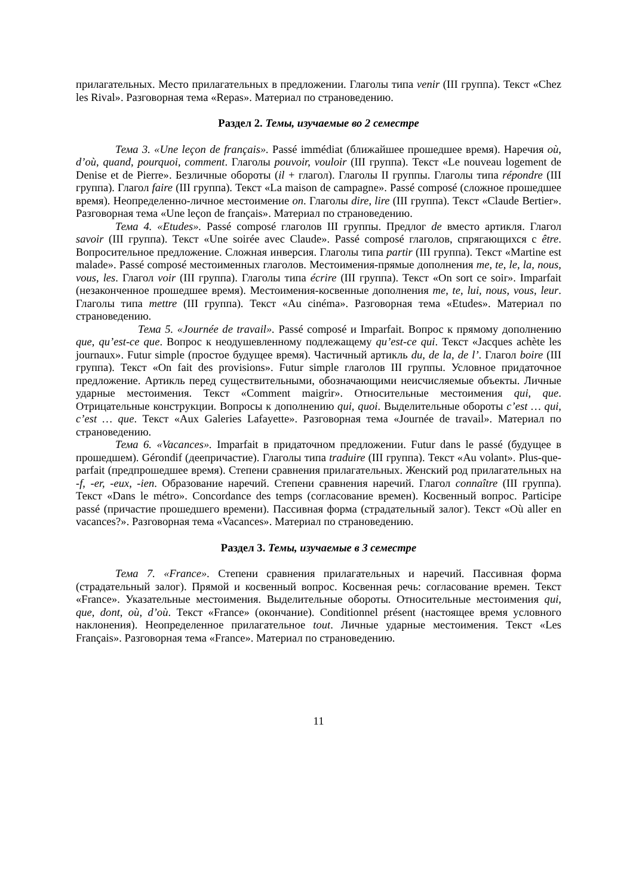прилагательных. Место прилагательных в предложении. Глаголы типа venir (III группа). Текст «Chez les Rival». Разговорная тема «Repas». Материал по страноведению.
Раздел 2. Темы, изучаемые во 2 семестре
Тема 3. «Une leçon de français». Passé immédiat (ближайшее прошедшее время). Наречия où, d’où, quand, pourquoi, comment. Глаголы pouvoir, vouloir (III группа). Текст «Le nouveau logement de Denise et de Pierre». Безличные обороты (il + глагол). Глаголы II группы. Глаголы типа répondre (III группа). Глагол faire (III группа). Текст «La maison de campagne». Passé composé (сложное прошедшее время). Неопределенно-личное местоимение on. Глаголы dire, lire (III группа). Текст «Claude Bertier». Разговорная тема «Une leçon de français». Материал по страноведению.
Тема 4. «Etudes». Passé composé глаголов III группы. Предлог de вместо артикля. Глагол savoir (III группа). Текст «Une soirée avec Claude». Passé composé глаголов, спрягающихся с être. Вопросительное предложение. Сложная инверсия. Глаголы типа partir (III группа). Текст «Martine est malade». Passé composé местоименных глаголов. Местоимения-прямые дополнения me, te, le, la, nous, vous, les. Глагол voir (III группа). Глаголы типа écrire (III группа). Текст «On sort ce soir». Imparfait (незаконченное прошедшее время). Местоимения-косвенные дополнения me, te, lui, nous, vous, leur. Глаголы типа mettre (III группа). Текст «Au cinéma». Разговорная тема «Etudes». Материал по страноведению.
Тема 5. «Journée de travail». Passé composé и Imparfait. Вопрос к прямому дополнению que, qu’est-ce que. Вопрос к неодушевленному подлежащему qu’est-ce qui. Текст «Jacques achète les journaux». Futur simple (простое будущее время). Частичный артикль du, de la, de l’. Глагол boire (III группа). Текст «On fait des provisions». Futur simple глаголов III группы. Условное придаточное предложение. Артикль перед существительными, обозначающими неисчисляемые объекты. Личные ударные местоимения. Текст «Comment maigrir». Относительные местоимения qui, que. Отрицательные конструкции. Вопросы к дополнению qui, quoi. Выделительные обороты c’est … qui, c’est … que. Текст «Aux Galeries Lafayette». Разговорная тема «Journée de travail». Материал по страноведению.
Тема 6. «Vacances». Imparfait в придаточном предложении. Futur dans le passé (будущее в прошедшем). Gérondif (деепричастие). Глаголы типа traduire (III группа). Текст «Au volant». Plus-que-parfait (предпрошедшее время). Степени сравнения прилагательных. Женский род прилагательных на -f, -er, -eux, -ien. Образование наречий. Степени сравнения наречий. Глагол connaître (III группа). Текст «Dans le métro». Concordance des temps (согласование времен). Косвенный вопрос. Participe passé (причастие прошедшего времени). Пассивная форма (страдательный залог). Текст «Où aller en vacances?». Разговорная тема «Vacances». Материал по страноведению.
Раздел 3. Темы, изучаемые в 3 семестре
Тема 7. «France». Степени сравнения прилагательных и наречий. Пассивная форма (страдательный залог). Прямой и косвенный вопрос. Косвенная речь: согласование времен. Текст «France». Указательные местоимения. Выделительные обороты. Относительные местоимения qui, que, dont, où, d’où. Текст «France» (окончание). Conditionnel présent (настоящее время условного наклонения). Неопределенное прилагательное tout. Личные ударные местоимения. Текст «Les Français». Разговорная тема «France». Материал по страноведению.
11